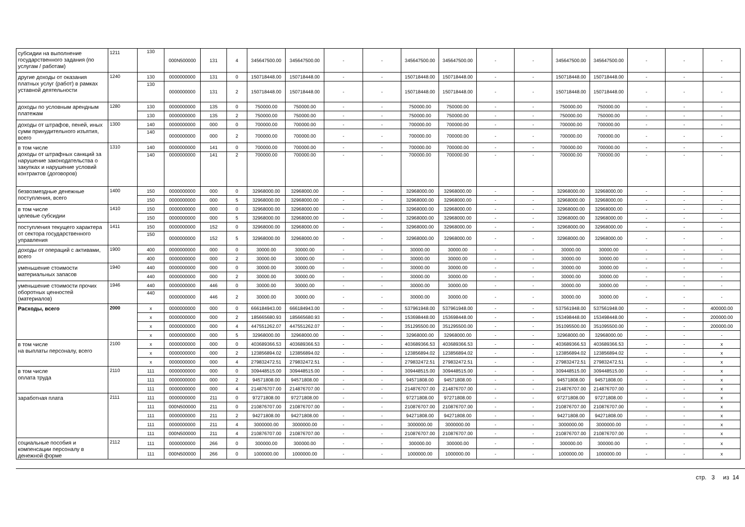| субсидии на выполнение государственного задания (по услугам / работам) | 1211 | 130 | 000N500000 | 131 | 4 | 345647500.00 | 345647500.00 | - | - | 345647500.00 | 345647500.00 | - | - | 345647500.00 | 345647500.00 | - | - | - |
| другие доходы от оказания платных услуг (работ) в рамках уставной деятельности | 1240 | 130 | 0000000000 | 131 | 0 | 150718448.00 | 150718448.00 | - | - | 150718448.00 | 150718448.00 | - | - | 150718448.00 | 150718448.00 | - | - | - |
| | | 130 | 0000000000 | 131 | 2 | 150718448.00 | 150718448.00 | - | - | 150718448.00 | 150718448.00 | - | - | 150718448.00 | 150718448.00 | - | - | - |
| доходы по условным арендным платежам | 1280 | 130 | 0000000000 | 135 | 0 | 750000.00 | 750000.00 | - | - | 750000.00 | 750000.00 | - | - | 750000.00 | 750000.00 | - | - | - |
| | | 130 | 0000000000 | 135 | 2 | 750000.00 | 750000.00 | - | - | 750000.00 | 750000.00 | - | - | 750000.00 | 750000.00 | - | - | - |
| доходы от штрафов, пеней, иных сумм принудительного изъятия, всего | 1300 | 140 | 0000000000 | 000 | 0 | 700000.00 | 700000.00 | - | - | 700000.00 | 700000.00 | - | - | 700000.00 | 700000.00 | - | - | - |
| | | 140 | 0000000000 | 000 | 2 | 700000.00 | 700000.00 | - | - | 700000.00 | 700000.00 | - | - | 700000.00 | 700000.00 | - | - | - |
| в том числе доходы от штрафных санкций за нарушение законодательства о закупках и нарушение условий контрактов (договоров) | 1310 | 140 | 0000000000 | 141 | 0 | 700000.00 | 700000.00 | - | - | 700000.00 | 700000.00 | - | - | 700000.00 | 700000.00 | - | - | - |
| | | 140 | 0000000000 | 141 | 2 | 700000.00 | 700000.00 | - | - | 700000.00 | 700000.00 | - | - | 700000.00 | 700000.00 | - | - | - |
| безвозмездные денежные поступления, всего | 1400 | 150 | 0000000000 | 000 | 0 | 32968000.00 | 32968000.00 | - | - | 32968000.00 | 32968000.00 | - | - | 32968000.00 | 32968000.00 | - | - | - |
| | | 150 | 0000000000 | 000 | 5 | 32968000.00 | 32968000.00 | - | - | 32968000.00 | 32968000.00 | - | - | 32968000.00 | 32968000.00 | - | - | - |
| в том числе целевые субсидии | 1410 | 150 | 0000000000 | 000 | 0 | 32968000.00 | 32968000.00 | - | - | 32968000.00 | 32968000.00 | - | - | 32968000.00 | 32968000.00 | - | - | - |
| | | 150 | 0000000000 | 000 | 5 | 32968000.00 | 32968000.00 | - | - | 32968000.00 | 32968000.00 | - | - | 32968000.00 | 32968000.00 | - | - | - |
| поступления текущего характера от сектора государственного управления | 1411 | 150 | 0000000000 | 152 | 0 | 32968000.00 | 32968000.00 | - | - | 32968000.00 | 32968000.00 | - | - | 32968000.00 | 32968000.00 | - | - | - |
| | | 150 | 0000000000 | 152 | 5 | 32968000.00 | 32968000.00 | - | - | 32968000.00 | 32968000.00 | - | - | 32968000.00 | 32968000.00 | - | - | - |
| доходы от операций с активами, всего | 1900 | 400 | 0000000000 | 000 | 0 | 30000.00 | 30000.00 | - | - | 30000.00 | 30000.00 | - | - | 30000.00 | 30000.00 | - | - | - |
| | | 400 | 0000000000 | 000 | 2 | 30000.00 | 30000.00 | - | - | 30000.00 | 30000.00 | - | - | 30000.00 | 30000.00 | - | - | - |
| уменьшение стоимости материальных запасов | 1940 | 440 | 0000000000 | 000 | 0 | 30000.00 | 30000.00 | - | - | 30000.00 | 30000.00 | - | - | 30000.00 | 30000.00 | - | - | - |
| | | 440 | 0000000000 | 000 | 2 | 30000.00 | 30000.00 | - | - | 30000.00 | 30000.00 | - | - | 30000.00 | 30000.00 | - | - | - |
| уменьшение стоимости прочих оборотных ценностей (материалов) | 1946 | 440 | 0000000000 | 446 | 0 | 30000.00 | 30000.00 | - | - | 30000.00 | 30000.00 | - | - | 30000.00 | 30000.00 | - | - | - |
| | | 440 | 0000000000 | 446 | 2 | 30000.00 | 30000.00 | - | - | 30000.00 | 30000.00 | - | - | 30000.00 | 30000.00 | - | - | - |
| Расходы, всего | 2000 | x | 0000000000 | 000 | 0 | 666184943.00 | 666184943.00 | - | - | 537961948.00 | 537961948.00 | - | - | 537561948.00 | 537561948.00 | - | - | 400000.00 |
| | | x | 0000000000 | 000 | 2 | 185665680.93 | 185665680.93 | - | - | 153698448.00 | 153698448.00 | - | - | 153498448.00 | 153498448.00 | - | - | 200000.00 |
| | | x | 0000000000 | 000 | 4 | 447551262.07 | 447551262.07 | - | - | 351295500.00 | 351295500.00 | - | - | 351095500.00 | 351095500.00 | - | - | 200000.00 |
| | | x | 0000000000 | 000 | 5 | 32968000.00 | 32968000.00 | - | - | 32968000.00 | 32968000.00 | - | - | 32968000.00 | 32968000.00 | - | - | - |
| в том числе на выплаты персоналу, всего | 2100 | x | 0000000000 | 000 | 0 | 403689366.53 | 403689366.53 | - | - | 403689366.53 | 403689366.53 | - | - | 403689366.53 | 403689366.53 | - | - | x |
| | | x | 0000000000 | 000 | 2 | 123856894.02 | 123856894.02 | - | - | 123856894.02 | 123856894.02 | - | - | 123856894.02 | 123856894.02 | - | - | x |
| | | x | 0000000000 | 000 | 4 | 279832472.51 | 279832472.51 | - | - | 279832472.51 | 279832472.51 | - | - | 279832472.51 | 279832472.51 | - | - | x |
| в том числе оплата труда | 2110 | 111 | 0000000000 | 000 | 0 | 309448515.00 | 309448515.00 | - | - | 309448515.00 | 309448515.00 | - | - | 309448515.00 | 309448515.00 | - | - | x |
| | | 111 | 0000000000 | 000 | 2 | 94571808.00 | 94571808.00 | - | - | 94571808.00 | 94571808.00 | - | - | 94571808.00 | 94571808.00 | - | - | x |
| | | 111 | 0000000000 | 000 | 4 | 214876707.00 | 214876707.00 | - | - | 214876707.00 | 214876707.00 | - | - | 214876707.00 | 214876707.00 | - | - | x |
| заработная плата | 2111 | 111 | 0000000000 | 211 | 0 | 97271808.00 | 97271808.00 | - | - | 97271808.00 | 97271808.00 | - | - | 97271808.00 | 97271808.00 | - | - | x |
| | | 111 | 000N500000 | 211 | 0 | 210876707.00 | 210876707.00 | - | - | 210876707.00 | 210876707.00 | - | - | 210876707.00 | 210876707.00 | - | - | x |
| | | 111 | 0000000000 | 211 | 2 | 94271808.00 | 94271808.00 | - | - | 94271808.00 | 94271808.00 | - | - | 94271808.00 | 94271808.00 | - | - | x |
| | | 111 | 0000000000 | 211 | 4 | 3000000.00 | 3000000.00 | - | - | 3000000.00 | 3000000.00 | - | - | 3000000.00 | 3000000.00 | - | - | x |
| | | 111 | 000N500000 | 211 | 4 | 210876707.00 | 210876707.00 | - | - | 210876707.00 | 210876707.00 | - | - | 210876707.00 | 210876707.00 | - | - | x |
| социальные пособия и компенсации персоналу в денежной форме | 2112 | 111 | 0000000000 | 266 | 0 | 300000.00 | 300000.00 | - | - | 300000.00 | 300000.00 | - | - | 300000.00 | 300000.00 | - | - | x |
| | | 111 | 000N500000 | 266 | 0 | 1000000.00 | 1000000.00 | - | - | 1000000.00 | 1000000.00 | - | - | 1000000.00 | 1000000.00 | - | - | x |
стр. 3 из 14